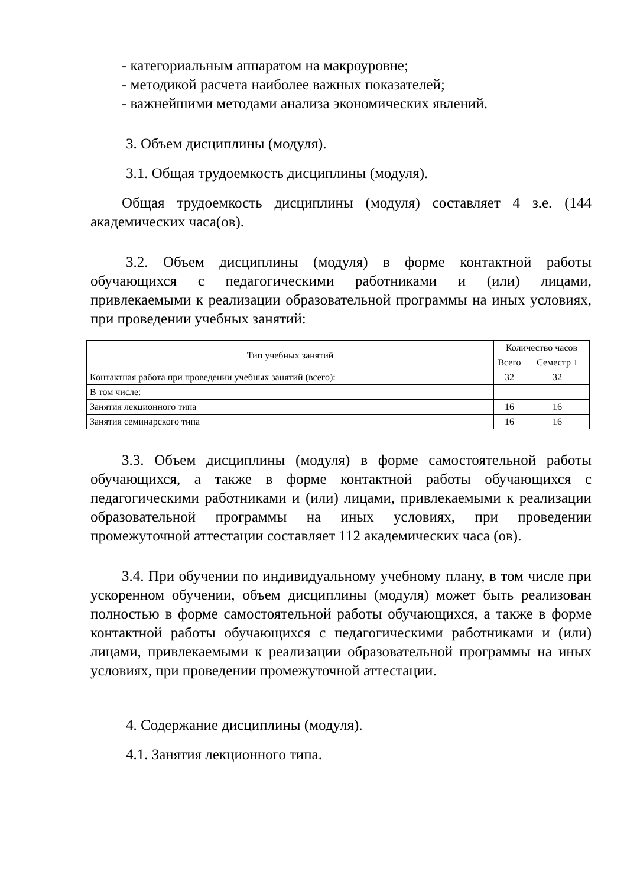- категориальным аппаратом на макроуровне;
- методикой расчета наиболее важных показателей;
- важнейшими методами анализа экономических явлений.
3. Объем дисциплины (модуля).
3.1. Общая трудоемкость дисциплины (модуля).
Общая трудоемкость дисциплины (модуля) составляет 4 з.е. (144 академических часа(ов).
3.2. Объем дисциплины (модуля) в форме контактной работы обучающихся с педагогическими работниками и (или) лицами, привлекаемыми к реализации образовательной программы на иных условиях, при проведении учебных занятий:
| Тип учебных занятий | Количество часов | |
| --- | --- | --- |
| | Всего | Семестр 1 |
| Контактная работа при проведении учебных занятий (всего): | 32 | 32 |
| В том числе: | | |
| Занятия лекционного типа | 16 | 16 |
| Занятия семинарского типа | 16 | 16 |
3.3. Объем дисциплины (модуля) в форме самостоятельной работы обучающихся, а также в форме контактной работы обучающихся с педагогическими работниками и (или) лицами, привлекаемыми к реализации образовательной программы на иных условиях, при проведении промежуточной аттестации составляет 112 академических часа (ов).
3.4. При обучении по индивидуальному учебному плану, в том числе при ускоренном обучении, объем дисциплины (модуля) может быть реализован полностью в форме самостоятельной работы обучающихся, а также в форме контактной работы обучающихся с педагогическими работниками и (или) лицами, привлекаемыми к реализации образовательной программы на иных условиях, при проведении промежуточной аттестации.
4. Содержание дисциплины (модуля).
4.1. Занятия лекционного типа.